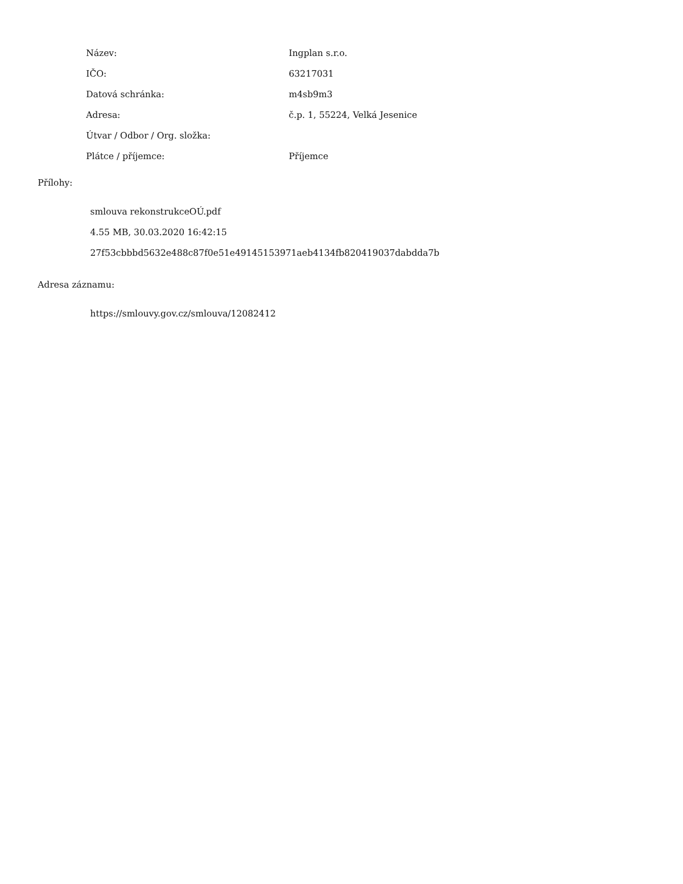| Název: | Ingplan s.r.o. |
| IČO: | 63217031 |
| Datová schránka: | m4sb9m3 |
| Adresa: | č.p. 1, 55224, Velká Jesenice |
| Útvar / Odbor / Org. složka: | |
| Plátce / příjemce: | Příjemce |
Přílohy:
smlouva rekonstrukceOÚ.pdf
4.55 MB, 30.03.2020 16:42:15
27f53cbbbd5632e488c87f0e51e49145153971aeb4134fb820419037dabdda7b
Adresa záznamu:
https://smlouvy.gov.cz/smlouva/12082412